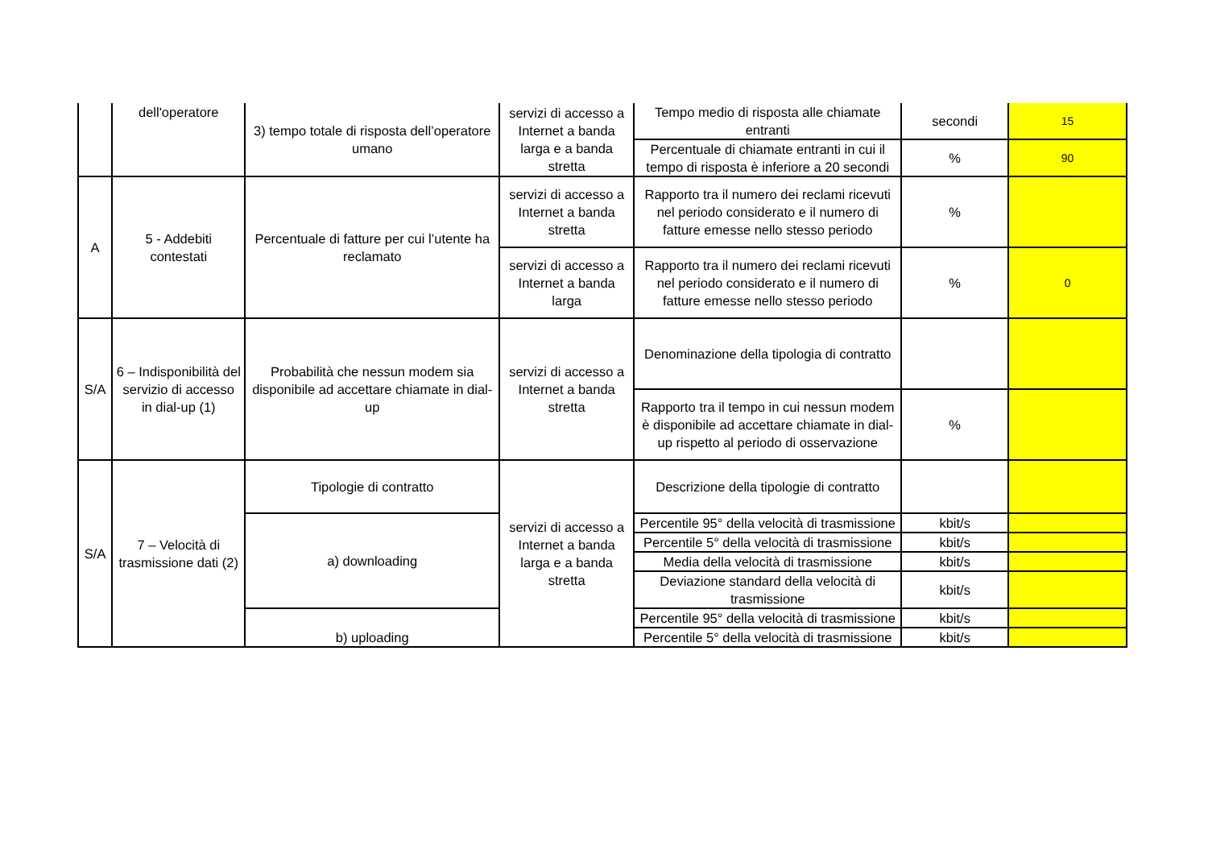| | dell'operatore | 3) tempo totale di risposta dell’operatore umano | servizi di accesso a Internet a banda larga e a banda stretta | Tempo medio di risposta alle chiamate entranti | secondi | 15 |
| | | | | Percentuale di chiamate entranti in cui il tempo di risposta è inferiore a 20 secondi | % | 90 |
| A | 5 - Addebiti contestati | Percentuale di fatture per cui l’utente ha reclamato | servizi di accesso a Internet a banda stretta | Rapporto tra il numero dei reclami ricevuti nel periodo considerato e il numero di fatture emesse nello stesso periodo | % | |
| | | | servizi di accesso a Internet a banda larga | Rapporto tra il numero dei reclami ricevuti nel periodo considerato e il numero di fatture emesse nello stesso periodo | % | 0 |
| S/A | 6 – Indisponibilità del servizio di accesso in dial-up (1) | Probabilità che nessun modem sia disponibile ad accettare chiamate in dial-up | servizi di accesso a Internet a banda stretta | Denominazione della tipologia di contratto | | |
| | | | | Rapporto tra il tempo in cui nessun modem è disponibile ad accettare chiamate in dial-up rispetto al periodo di osservazione | % | |
| S/A | 7 – Velocità di trasmissione dati (2) | Tipologie di contratto | servizi di accesso a Internet a banda larga e a banda stretta | Descrizione della tipologie di contratto | | |
| | | a) downloading | | Percentile 95° della velocità di trasmissione | kbit/s | |
| | | | | Percentile 5° della velocità di trasmissione | kbit/s | |
| | | | | Media della velocità di trasmissione | kbit/s | |
| | | | | Deviazione standard della velocità di trasmissione | kbit/s | |
| | | b) uploading | | Percentile 95° della velocità di trasmissione | kbit/s | |
| | | | | Percentile 5° della velocità di trasmissione | kbit/s | |